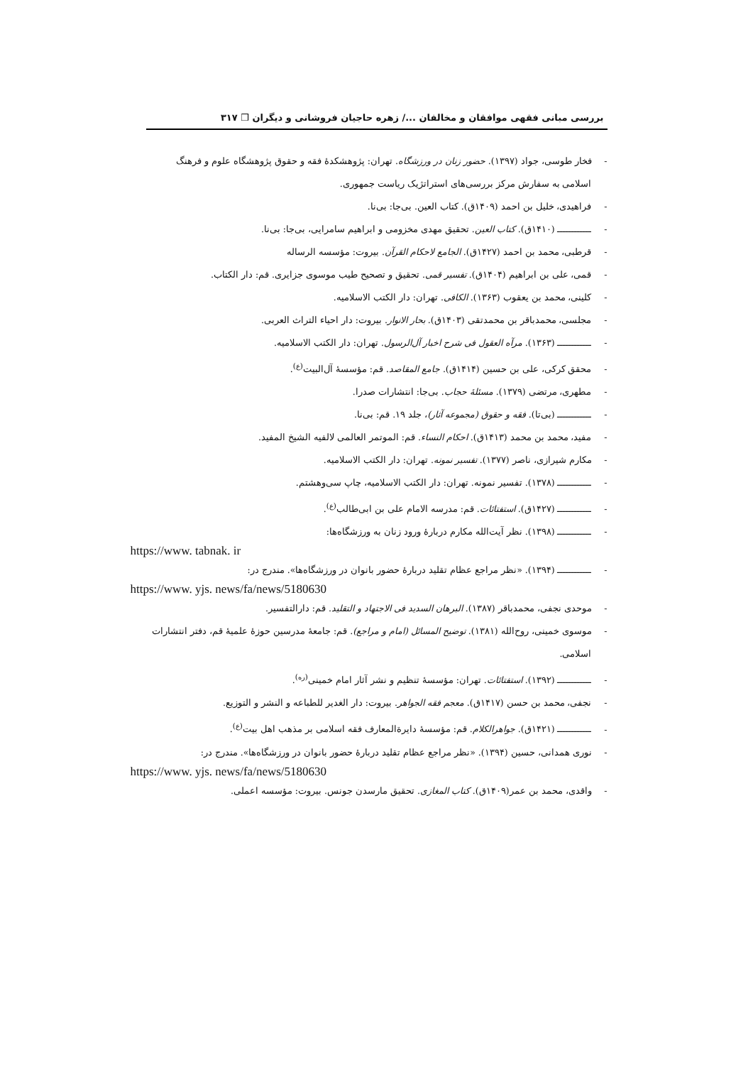بررسی مبانی فقهی موافقان و مخالفان .../ زهره حاجیان فروشانی و دیگران ❒ ۳۱۷
- فخار طوسی، جواد (۱۳۹۷). حضور زنان در ورزشگاه. تهران: پژوهشکدهٔ فقه و حقوق پژوهشگاه علوم و فرهنگ اسلامی به سفارش مرکز بررسی‌های استراتژیک ریاست جمهوری.
- فراهیدی، خلیل بن احمد (۱۴۰۹ق). کتاب العین. بی‌جا: بی‌نا.
- ــــــــــــ (۱۴۱۰ق). کتاب العین. تحقیق مهدی مخزومی و ابراهیم سامرایی، بی‌جا: بی‌نا.
- قرطبی، محمد بن احمد (۱۴۲۷ق). الجامع لاحکام القرآن. بیروت: مؤسسه الرساله
- قمی، علی بن ابراهیم (۱۴۰۴ق). تفسیر قمی. تحقیق و تصحیح طیب موسوی جزایری. قم: دار الکتاب.
- کلینی، محمد بن یعقوب (۱۳۶۳). الکافی. تهران: دار الکتب الاسلامیه.
- مجلسی، محمدباقر بن محمدتقی (۱۴۰۳ق). بحار الانوار. بیروت: دار احیاء التراث العربی.
- ــــــــــــ (۱۳۶۳). مرآه العقول فی شرح اخبار آل‌الرسول. تهران: دار الکتب الاسلامیه.
- محقق کرکی، علی بن حسین (۱۴۱۴ق). جامع المقاصد. قم: مؤسسهٔ آل‌البیت<sup>(ع)</sup>.
- مطهری، مرتضی (۱۳۷۹). مسئلهٔ حجاب. بی‌جا: انتشارات صدرا.
- ــــــــــــ (بی‌تا). فقه و حقوق (مجموعه آثار)، جلد ۱۹. قم: بی‌نا.
- مفید، محمد بن محمد (۱۴۱۳ق). احکام النساء. قم: الموتمر العالمی لالفیه الشیخ المفید.
- مکارم شیرازی، ناصر (۱۳۷۷). تفسیر نمونه. تهران: دار الکتب الاسلامیه.
- ــــــــــــ (۱۳۷۸). تفسیر نمونه. تهران: دار الکتب الاسلامیه، چاپ سی‌وهشتم.
- ــــــــــــ (۱۴۲۷ق). استفتائات. قم: مدرسه الامام علی بن ابی‌طالب<sup>(ع)</sup>.
- ــــــــــــ (۱۳۹۸). نظر آیت‌الله مکارم دربارهٔ ورود زنان به ورزشگاه‌ها:
https://www. tabnak. ir
- ــــــــــــ (۱۳۹۴). «نظر مراجع عظام تقلید دربارهٔ حضور بانوان در ورزشگاه‌ها». مندرج در:
https://www. yjs. news/fa/news/5180630
- موحدی نجفی، محمدباقر (۱۳۸۷). البرهان السدید فی الاجتهاد و التقلید. قم: دارالتفسیر.
- موسوی خمینی، روح‌الله (۱۳۸۱). توضیح المسائل (امام و مراجع). قم: جامعهٔ مدرسین حوزهٔ علمیهٔ قم، دفتر انتشارات اسلامی.
- ــــــــــــ (۱۳۹۲). استفتائات. تهران: مؤسسهٔ تنظیم و نشر آثار امام خمینی<sup>(ره)</sup>.
- نجفی، محمد بن حسن (۱۴۱۷ق). معجم فقه الجواهر. بیروت: دار الغدیر للطباعه و النشر و التوزیع.
- ــــــــــــ (۱۴۲۱ق). جواهرالکلام. قم: مؤسسهٔ دایرةالمعارف فقه اسلامی بر مذهب اهل بیت<sup>(ع)</sup>.
- نوری همدانی، حسین (۱۳۹۴). «نظر مراجع عظام تقلید دربارهٔ حضور بانوان در ورزشگاه‌ها». مندرج در:
https://www. yjs. news/fa/news/5180630
- واقدی، محمد بن عمر(۱۴۰۹ق). کتاب المغازی. تحقیق مارسدن جونس. بیروت: مؤسسه اعملی.